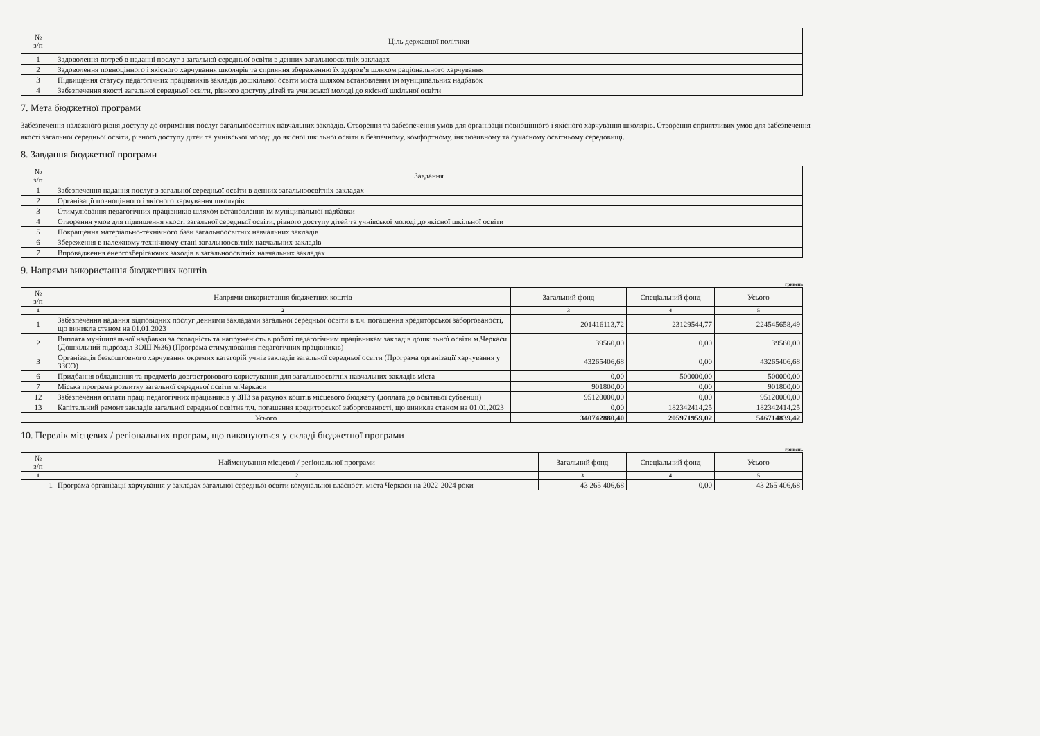| № з/п | Ціль державної політики |
| --- | --- |
| 1 | Задоволення потреб в наданні послуг з загальної середньої освіти в денних загальноосвітніх закладах |
| 2 | Задоволення повноцінного і якісного харчування школярів та сприяння збереженню їх здоров’я шляхом раціонального харчування |
| 3 | Підвищення статусу педагогічних працівників закладів дошкільної освіти міста шляхом встановлення їм муніципальних надбавок |
| 4 | Забезпечення якості загальної середньої освіти, рівного доступу дітей та учнівської молоді до якісної шкільної освіти |
7. Мета бюджетної програми
Забезпечення належного рівня доступу до отримання послуг загальноосвітніх навчальних закладів. Створення та забезпечення умов для організації повноцінного і якісного харчування школярів. Створення сприятливих умов для забезпечення якості загальної середньої освіти, рівного доступу дітей та учнівської молоді до якісної шкільної освіти в безпечному, комфортному, інклюзивному та сучасному освітньому середовищі.
8. Завдання бюджетної програми
| № з/п | Завдання |
| --- | --- |
| 1 | Забезпечення надання послуг з загальної середньої освіти в денних загальноосвітніх закладах |
| 2 | Організації повноцінного і якісного харчування школярів |
| 3 | Стимулювання педагогічних працівників шляхом встановлення їм муніципальної надбавки |
| 4 | Створення умов для підвищення якості загальної середньої освіти, рівного доступу дітей та учнівської молоді до якісної шкільної освіти |
| 5 | Покращення матеріально-технічного бази загальноосвітніх навчальних закладів |
| 6 | Збереження в належному технічному стані загальноосвітніх навчальних закладів |
| 7 | Впровадження енергозберігаючих заходів в загальноосвітніх навчальних закладах |
9. Напрями використання бюджетних коштів
гривень
| № з/п | Напрями використання бюджетних коштів | Загальний фонд | Спеціальний фонд | Усього |
| --- | --- | --- | --- | --- |
| 1 | 2 | 3 | 4 | 5 |
| 1 | Забезпечення надання відповідних послуг денними закладами загальної середньої освіти в т.ч. погашення кредиторської заборгованості, що виникла станом на 01.01.2023 | 201416113,72 | 23129544,77 | 224545658,49 |
| 2 | Виплата муніципальної надбавки за складність та напруженість в роботі педагогічним працівникам закладів дошкільної освіти м.Черкаси (Дошкільний підрозділ ЗОШ №36) (Програма стимулювання педагогічних працівників) | 39560,00 | 0,00 | 39560,00 |
| 3 | Організація безкоштовного харчування окремих категорій учнів закладів загальної середньої освіти (Програма організації харчування у ЗЗСО) | 43265406,68 | 0,00 | 43265406,68 |
| 6 | Придбання обладнання та предметів довгострокового користування для загальноосвітніх навчальних закладів міста | 0,00 | 500000,00 | 500000,00 |
| 7 | Міська програма розвитку загальної середньої освіти м.Черкаси | 901800,00 | 0,00 | 901800,00 |
| 12 | Забезпечення оплати праці педагогічних працівників у ЗНЗ за рахунок коштів місцевого бюджету (доплата до освітньої субвенції) | 95120000,00 | 0,00 | 95120000,00 |
| 13 | Капітальний ремонт закладів загальної середньої освітив т.ч. погашення кредиторської заборгованості, що виникла станом на 01.01.2023 | 0,00 | 182342414,25 | 182342414,25 |
| Усього | | 340742880,40 | 205971959,02 | 546714839,42 |
10. Перелік місцевих / регіональних програм, що виконуються у складі бюджетної програми
гривень
| № з/п | Найменування місцевої / регіональної програми | Загальний фонд | Спеціальний фонд | Усього |
| --- | --- | --- | --- | --- |
| 1 | 2 | 3 | 4 | 5 |
| 1 | Програма організації харчування у закладах загальної середньої освіти комунальної власності міста Черкаси на 2022-2024 роки | 43 265 406,68 | 0,00 | 43 265 406,68 |